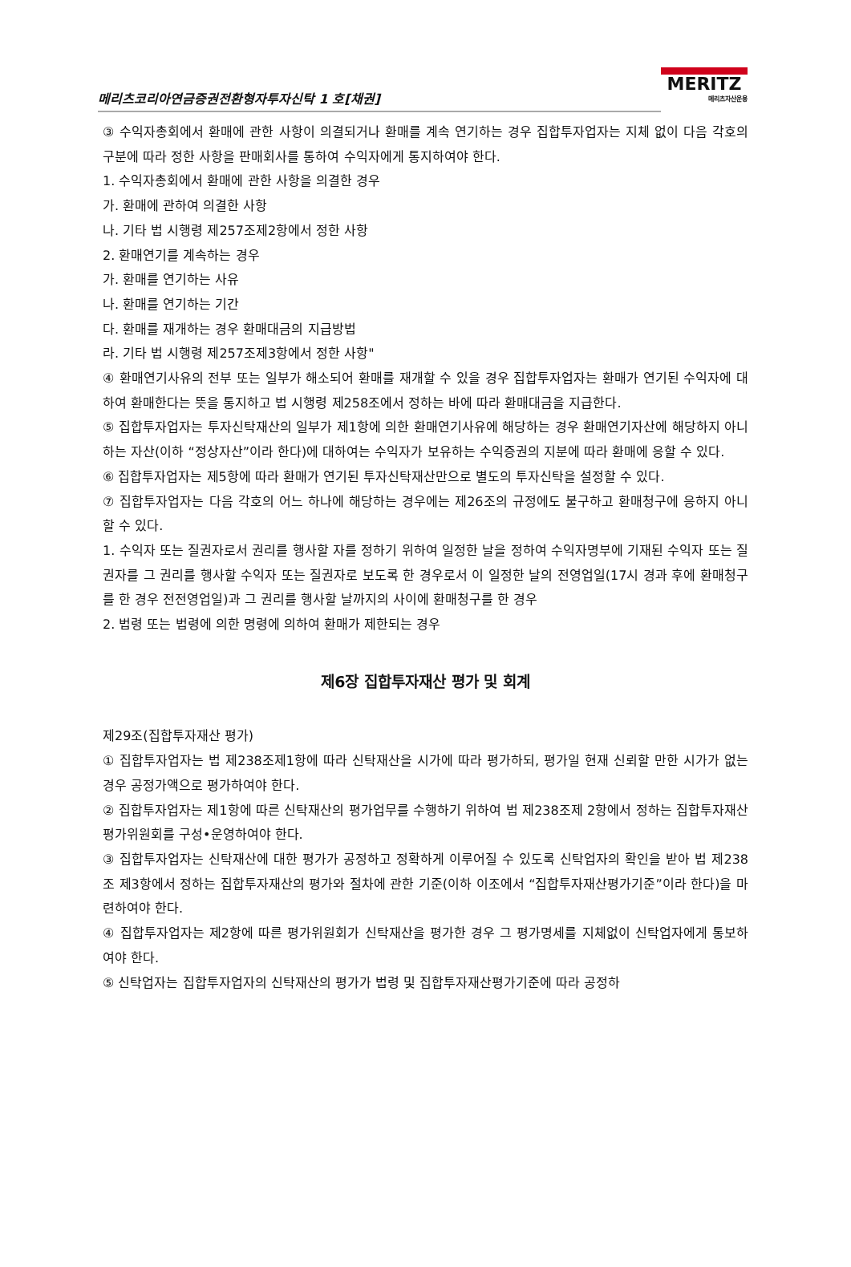메리츠코리아연금증권전환형자투자신탁 1 호[채권]
MERITZ
메리츠자산운용
③ 수익자총회에서 환매에 관한 사항이 의결되거나 환매를 계속 연기하는 경우 집합투자업자는 지체 없이 다음 각호의 구분에 따라 정한 사항을 판매회사를 통하여 수익자에게 통지하여야 한다.
1. 수익자총회에서 환매에 관한 사항을 의결한 경우
가. 환매에 관하여 의결한 사항
나. 기타 법 시행령 제257조제2항에서 정한 사항
2. 환매연기를 계속하는 경우
가. 환매를 연기하는 사유
나. 환매를 연기하는 기간
다. 환매를 재개하는 경우 환매대금의 지급방법
라. 기타 법 시행령 제257조제3항에서 정한 사항"
④ 환매연기사유의 전부 또는 일부가 해소되어 환매를 재개할 수 있을 경우 집합투자업자는 환매가 연기된 수익자에 대하여 환매한다는 뜻을 통지하고 법 시행령 제258조에서 정하는 바에 따라 환매대금을 지급한다.
⑤ 집합투자업자는 투자신탁재산의 일부가 제1항에 의한 환매연기사유에 해당하는 경우 환매연기자산에 해당하지 아니하는 자산(이하 “정상자산”이라 한다)에 대하여는 수익자가 보유하는 수익증권의 지분에 따라 환매에 응할 수 있다.
⑥ 집합투자업자는 제5항에 따라 환매가 연기된 투자신탁재산만으로 별도의 투자신탁을 설정할 수 있다.
⑦ 집합투자업자는 다음 각호의 어느 하나에 해당하는 경우에는 제26조의 규정에도 불구하고 환매청구에 응하지 아니할 수 있다.
1. 수익자 또는 질권자로서 권리를 행사할 자를 정하기 위하여 일정한 날을 정하여 수익자명부에 기재된 수익자 또는 질권자를 그 권리를 행사할 수익자 또는 질권자로 보도록 한 경우로서 이 일정한 날의 전영업일(17시 경과 후에 환매청구를 한 경우 전전영업일)과 그 권리를 행사할 날까지의 사이에 환매청구를 한 경우
2. 법령 또는 법령에 의한 명령에 의하여 환매가 제한되는 경우
제6장 집합투자재산 평가 및 회계
제29조(집합투자재산 평가)
① 집합투자업자는 법 제238조제1항에 따라 신탁재산을 시가에 따라 평가하되, 평가일 현재 신뢰할 만한 시가가 없는 경우 공정가액으로 평가하여야 한다.
② 집합투자업자는 제1항에 따른 신탁재산의 평가업무를 수행하기 위하여 법 제238조제 2항에서 정하는 집합투자재산평가위원회를 구성•운영하여야 한다.
③ 집합투자업자는 신탁재산에 대한 평가가 공정하고 정확하게 이루어질 수 있도록 신탁업자의 확인을 받아 법 제238조 제3항에서 정하는 집합투자재산의 평가와 절차에 관한 기준(이하 이조에서 “집합투자재산평가기준”이라 한다)을 마련하여야 한다.
④ 집합투자업자는 제2항에 따른 평가위원회가 신탁재산을 평가한 경우 그 평가명세를 지체없이 신탁업자에게 통보하여야 한다.
⑤ 신탁업자는 집합투자업자의 신탁재산의 평가가 법령 및 집합투자재산평가기준에 따라 공정하